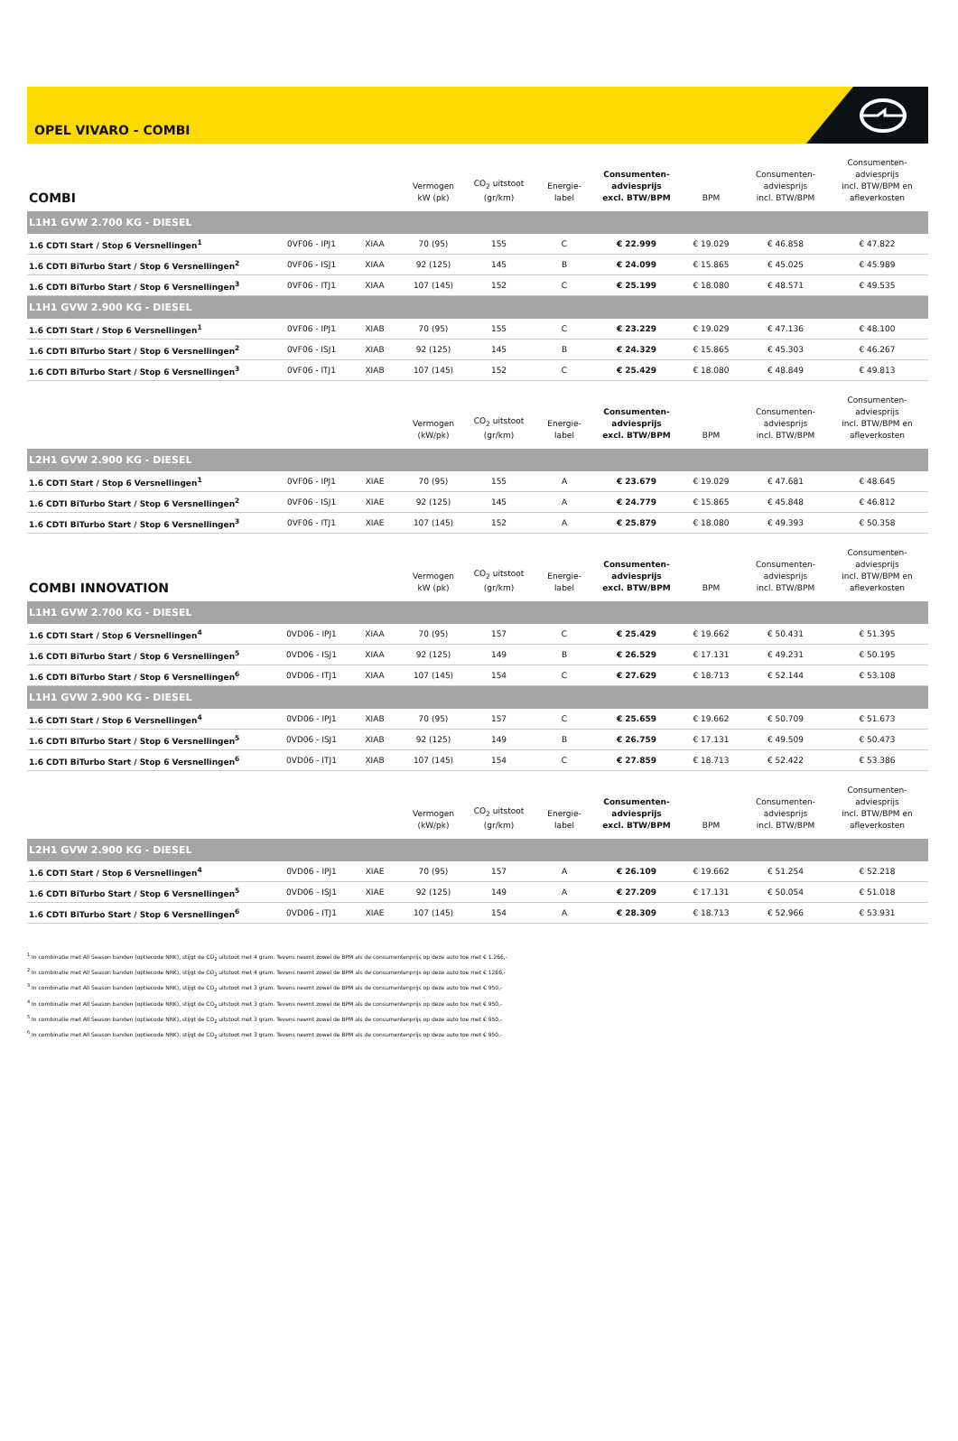OPEL VIVARO - COMBI
| COMBI | | | Vermogen kW (pk) | CO<sub>2</sub> uitstoot (gr/km) | Energie- label | Consumenten- adviesprijs excl. BTW/BPM | BPM | Consumenten- adviesprijs incl. BTW/BPM | Consumenten- adviesprijs incl. BTW/BPM en afleverkosten |
| --- | --- | --- | --- | --- | --- | --- | --- | --- | --- |
| L1H1 GVW 2.700 KG - DIESEL | | | | | | | | | |
| 1.6 CDTI Start / Stop 6 Versnellingen<sup>1</sup> | 0VF06 - IPJ1 | XIAA | 70 (95) | 155 | C | € 22.999 | € 19.029 | € 46.858 | € 47.822 |
| 1.6 CDTI BiTurbo Start / Stop 6 Versnellingen<sup>2</sup> | 0VF06 - ISJ1 | XIAA | 92 (125) | 145 | B | € 24.099 | € 15.865 | € 45.025 | € 45.989 |
| 1.6 CDTI BiTurbo Start / Stop 6 Versnellingen<sup>3</sup> | 0VF06 - ITJ1 | XIAA | 107 (145) | 152 | C | € 25.199 | € 18.080 | € 48.571 | € 49.535 |
| L1H1 GVW 2.900 KG - DIESEL | | | | | | | | | |
| 1.6 CDTI Start / Stop 6 Versnellingen<sup>1</sup> | 0VF06 - IPJ1 | XIAB | 70 (95) | 155 | C | € 23.229 | € 19.029 | € 47.136 | € 48.100 |
| 1.6 CDTI BiTurbo Start / Stop 6 Versnellingen<sup>2</sup> | 0VF06 - ISJ1 | XIAB | 92 (125) | 145 | B | € 24.329 | € 15.865 | € 45.303 | € 46.267 |
| 1.6 CDTI BiTurbo Start / Stop 6 Versnellingen<sup>3</sup> | 0VF06 - ITJ1 | XIAB | 107 (145) | 152 | C | € 25.429 | € 18.080 | € 48.849 | € 49.813 |
| | | | Vermogen (kW/pk) | CO<sub>2</sub> uitstoot (gr/km) | Energie- label | Consumenten- adviesprijs excl. BTW/BPM | BPM | Consumenten- adviesprijs incl. BTW/BPM | Consumenten- adviesprijs incl. BTW/BPM en afleverkosten |
| L2H1 GVW 2.900 KG - DIESEL | | | | | | | | | |
| 1.6 CDTI Start / Stop 6 Versnellingen<sup>1</sup> | 0VF06 - IPJ1 | XIAE | 70 (95) | 155 | A | € 23.679 | € 19.029 | € 47.681 | € 48.645 |
| 1.6 CDTI BiTurbo Start / Stop 6 Versnellingen<sup>2</sup> | 0VF06 - ISJ1 | XIAE | 92 (125) | 145 | A | € 24.779 | € 15.865 | € 45.848 | € 46.812 |
| 1.6 CDTI BiTurbo Start / Stop 6 Versnellingen<sup>3</sup> | 0VF06 - ITJ1 | XIAE | 107 (145) | 152 | A | € 25.879 | € 18.080 | € 49.393 | € 50.358 |
| COMBI INNOVATION | | | Vermogen kW (pk) | CO<sub>2</sub> uitstoot (gr/km) | Energie- label | Consumenten- adviesprijs excl. BTW/BPM | BPM | Consumenten- adviesprijs incl. BTW/BPM | Consumenten- adviesprijs incl. BTW/BPM en afleverkosten |
| L1H1 GVW 2.700 KG - DIESEL | | | | | | | | | |
| 1.6 CDTI Start / Stop 6 Versnellingen<sup>4</sup> | 0VD06 - IPJ1 | XIAA | 70 (95) | 157 | C | € 25.429 | € 19.662 | € 50.431 | € 51.395 |
| 1.6 CDTI BiTurbo Start / Stop 6 Versnellingen<sup>5</sup> | 0VD06 - ISJ1 | XIAA | 92 (125) | 149 | B | € 26.529 | € 17.131 | € 49.231 | € 50.195 |
| 1.6 CDTI BiTurbo Start / Stop 6 Versnellingen<sup>6</sup> | 0VD06 - ITJ1 | XIAA | 107 (145) | 154 | C | € 27.629 | € 18.713 | € 52.144 | € 53.108 |
| L1H1 GVW 2.900 KG - DIESEL | | | | | | | | | |
| 1.6 CDTI Start / Stop 6 Versnellingen<sup>4</sup> | 0VD06 - IPJ1 | XIAB | 70 (95) | 157 | C | € 25.659 | € 19.662 | € 50.709 | € 51.673 |
| 1.6 CDTI BiTurbo Start / Stop 6 Versnellingen<sup>5</sup> | 0VD06 - ISJ1 | XIAB | 92 (125) | 149 | B | € 26.759 | € 17.131 | € 49.509 | € 50.473 |
| 1.6 CDTI BiTurbo Start / Stop 6 Versnellingen<sup>6</sup> | 0VD06 - ITJ1 | XIAB | 107 (145) | 154 | C | € 27.859 | € 18.713 | € 52.422 | € 53.386 |
| | | | Vermogen (kW/pk) | CO<sub>2</sub> uitstoot (gr/km) | Energie- label | Consumenten- adviesprijs excl. BTW/BPM | BPM | Consumenten- adviesprijs incl. BTW/BPM | Consumenten- adviesprijs incl. BTW/BPM en afleverkosten |
| L2H1 GVW 2.900 KG - DIESEL | | | | | | | | | |
| 1.6 CDTI Start / Stop 6 Versnellingen<sup>4</sup> | 0VD06 - IPJ1 | XIAE | 70 (95) | 157 | A | € 26.109 | € 19.662 | € 51.254 | € 52.218 |
| 1.6 CDTI BiTurbo Start / Stop 6 Versnellingen<sup>5</sup> | 0VD06 - ISJ1 | XIAE | 92 (125) | 149 | A | € 27.209 | € 17.131 | € 50.054 | € 51.018 |
| 1.6 CDTI BiTurbo Start / Stop 6 Versnellingen<sup>6</sup> | 0VD06 - ITJ1 | XIAE | 107 (145) | 154 | A | € 28.309 | € 18.713 | € 52.966 | € 53.931 |
<sup>1</sup> In combinatie met All Season banden (optiecode NRK), stijgt de CO<sub>2</sub> uitstoot met 4 gram. Tevens neemt zowel de BPM als de consumentenprijs op deze auto toe met € 1.266,-
<sup>2</sup> In combinatie met All Season banden (optiecode NRK), stijgt de CO<sub>2</sub> uitstoot met 4 gram. Tevens neemt zowel de BPM als de consumentenprijs op deze auto toe met € 1266,-
<sup>3</sup> In combinatie met All Season banden (optiecode NRK), stijgt de CO<sub>2</sub> uitstoot met 3 gram. Tevens neemt zowel de BPM als de consumentenprijs op deze auto toe met € 950,-
<sup>4</sup> In combinatie met All Season banden (optiecode NRK), stijgt de CO<sub>2</sub> uitstoot met 3 gram. Tevens neemt zowel de BPM als de consumentenprijs op deze auto toe met € 950,-
<sup>5</sup> In combinatie met All Season banden (optiecode NRK), stijgt de CO<sub>2</sub> uitstoot met 3 gram. Tevens neemt zowel de BPM als de consumentenprijs op deze auto toe met € 950,-
<sup>6</sup> In combinatie met All Season banden (optiecode NRK), stijgt de CO<sub>2</sub> uitstoot met 3 gram. Tevens neemt zowel de BPM als de consumentenprijs op deze auto toe met € 950,-